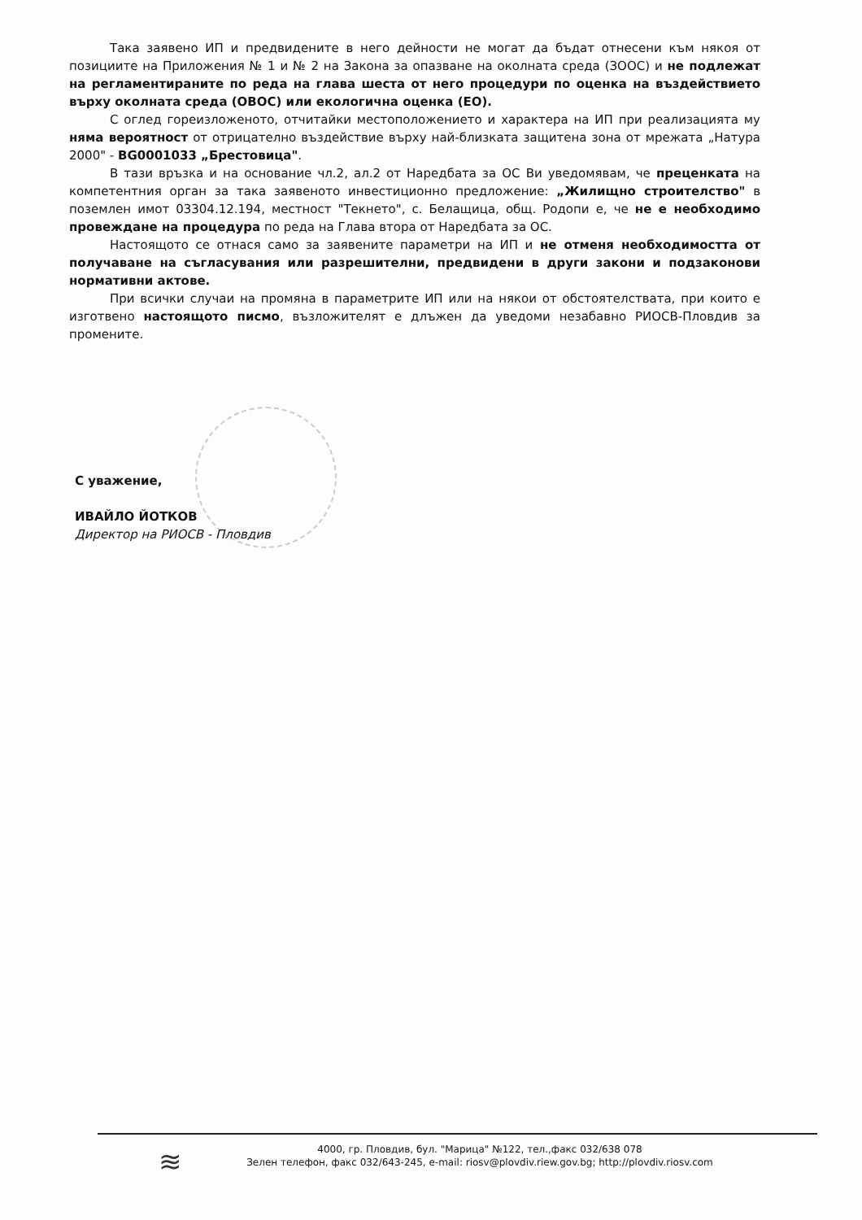Така заявено ИП и предвидените в него дейности не могат да бъдат отнесени към някоя от позициите на Приложения № 1 и № 2 на Закона за опазване на околната среда (ЗООС) и не подлежат на регламентираните по реда на глава шеста от него процедури по оценка на въздействието върху околната среда (ОВОС) или екологична оценка (ЕО).
С оглед гореизложеното, отчитайки местоположението и характера на ИП при реализацията му няма вероятност от отрицателно въздействие върху най-близката защитена зона от мрежата „Натура 2000" - BG0001033 „Брестовица".
В тази връзка и на основание чл.2, ал.2 от Наредбата за ОС Ви уведомявам, че преценката на компетентния орган за така заявеното инвестиционно предложение: „Жилищно строителство" в поземлен имот 03304.12.194, местност "Текнето", с. Белащица, общ. Родопи е, че не е необходимо провеждане на процедура по реда на Глава втора от Наредбата за ОС.
Настоящото се отнася само за заявените параметри на ИП и не отменя необходимостта от получаване на съгласувания или разрешителни, предвидени в други закони и подзаконови нормативни актове.
При всички случаи на промяна в параметрите ИП или на някои от обстоятелствата, при които е изготвено настоящото писмо, възложителят е длъжен да уведоми незабавно РИОСВ-Пловдив за промените.
С уважение,
ИВАЙЛО ЙОТКОВ
Директор на РИОСВ - Пловдив
≋
4000, гр. Пловдив, бул. "Марица" №122, тел.,факс 032/638 078
Зелен телефон, факс 032/643-245, e-mail: riosv@plovdiv.riew.gov.bg; http://plovdiv.riosv.com